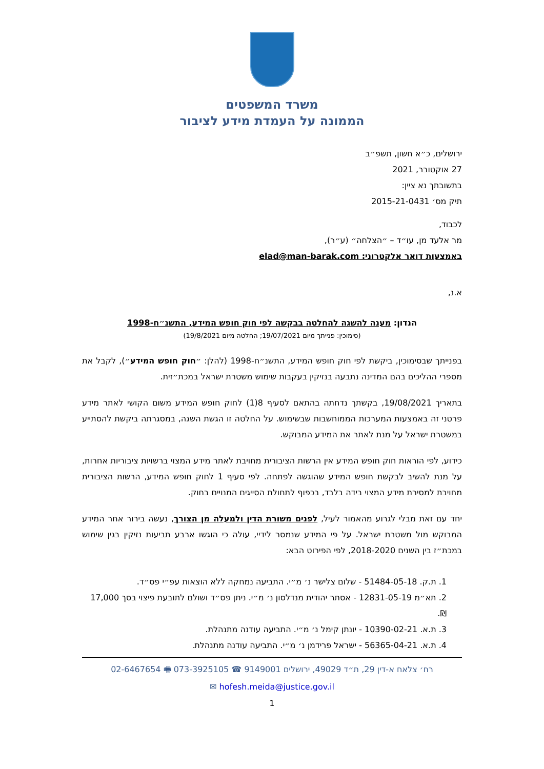משרד המשפטים
הממונה על העמדת מידע לציבור
ירושלים, כ״א חשון, תשפ״ב
27 אוקטובר, 2021
בתשובתך נא ציין:
תיק מס׳ 2015-21-0431
לכבוד,
מר אלעד מן, עו״ד – ״הצלחה״ (ע״ר),
באמצעות דואר אלקטרוני: elad@man-barak.com
א.נ,
הנדון: מענה להשגה להחלטה בבקשה לפי חוק חופש המידע, התשנ״ח-1998
(סימוכין: פנייתך מיום 19/07/2021; החלטה מיום 19/8/2021)
בפנייתך שבסימוכין, ביקשת לפי חוק חופש המידע, התשנ״ח-1998 (להלן: ״חוק חופש המידע״), לקבל את מספרי ההליכים בהם המדינה נתבעה בנזיקין בעקבות שימוש משטרת ישראל במכת״זית.
בתאריך 19/08/2021, בקשתך נדחתה בהתאם לסעיף 8(1) לחוק חופש המידע משום הקושי לאתר מידע פרטני זה באמצעות המערכות הממוחשבות שבשימוש. על החלטה זו הגשת השגה, במסגרתה ביקשת להסתייע במשטרת ישראל על מנת לאתר את המידע המבוקש.
כידוע, לפי הוראות חוק חופש המידע אין הרשות הציבורית מחויבת לאתר מידע המצוי ברשויות ציבוריות אחרות, על מנת להשיב לבקשת חופש המידע שהוגשה לפתחה. לפי סעיף 1 לחוק חופש המידע, הרשות הציבורית מחויבת למסירת מידע המצוי בידה בלבד, בכפוף לתחולת הסייגים המנויים בחוק.
יחד עם זאת מבלי לגרוע מהאמור לעיל, לפנים משורת הדין ולמעלה מן הצורך, נעשה בירור אחר המידע המבוקש מול משטרת ישראל. על פי המידע שנמסר לידיי, עולה כי הוגשו ארבע תביעות נזיקין בגין שימוש במכת״ז בין השנים 2018-2020, לפי הפירוט הבא:
1. ת.ק. 51484-05-18 - שלום צלישר נ׳ מ״י. התביעה נמחקה ללא הוצאות עפ״י פס״ד.
2. תא״מ 12831-05-19 - אסתר יהודית מנדלסון נ׳ מ״י. ניתן פס״ד ושולם לתובעת פיצוי בסך 17,000 ₪.
3. ת.א. 10390-02-21 - יונתן קימל נ׳ מ״י. התביעה עודנה מתנהלת.
4. ת.א. 56365-04-21 - ישראל פרידמן נ׳ מ״י. התביעה עודנה מתנהלת.
רח׳ צלאח א-דין 29, ת״ד 49029, ירושלים 9149001 ☎ 073-3925105 🖷 02-6467654
hofesh.meida@justice.gov.il ✉
1